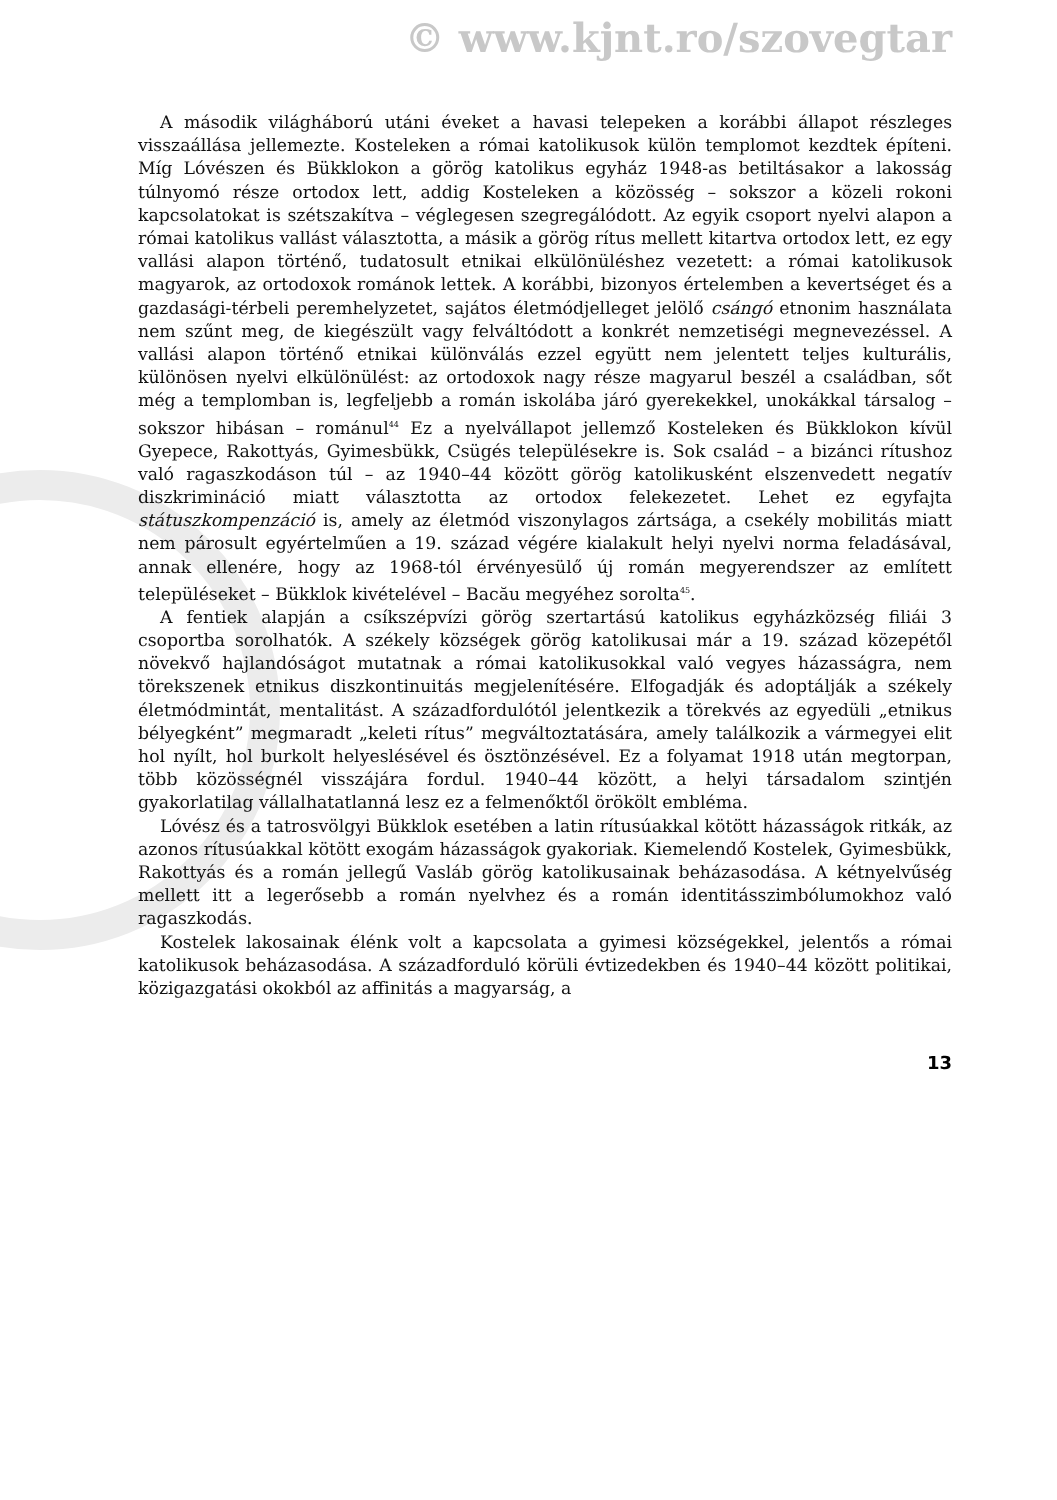© www.kjnt.ro/szovegtar
A második világháború utáni éveket a havasi telepeken a korábbi állapot részleges visszaállása jellemezte. Kosteleken a római katolikusok külön templomot kezdtek építeni. Míg Lóvészen és Bükklokon a görög katolikus egyház 1948-as betiltásakor a lakosság túlnyomó része ortodox lett, addig Kosteleken a közösség – sokszor a közeli rokoni kapcsolatokat is szétszakítva – véglegesen szegregálódott. Az egyik csoport nyelvi alapon a római katolikus vallást választotta, a másik a görög rítus mellett kitartva ortodox lett, ez egy vallási alapon történő, tudatosult etnikai elkülönüléshez vezetett: a római katolikusok magyarok, az ortodoxok románok lettek. A korábbi, bizonyos értelemben a kevertséget és a gazdasági-térbeli peremhelyzetet, sajátos életmódjelleget jelölő csángó etnonim használata nem szűnt meg, de kiegészült vagy felváltódott a konkrét nemzetiségi megnevezéssel. A vallási alapon történő etnikai különválás ezzel együtt nem jelentett teljes kulturális, különösen nyelvi elkülönülést: az ortodoxok nagy része magyarul beszél a családban, sőt még a templomban is, legfeljebb a román iskolába járó gyerekekkel, unokákkal társalog – sokszor hibásan – románul<sup>44</sup> Ez a nyelvállapot jellemző Kosteleken és Bükklokon kívül Gyepece, Rakottyás, Gyimesbükk, Csügés településekre is. Sok család – a bizánci rítushoz való ragaszkodáson túl – az 1940–44 között görög katolikusként elszenvedett negatív diszkrimináció miatt választotta az ortodox felekezetet. Lehet ez egyfajta státuszkompenzáció is, amely az életmód viszonylagos zártsága, a csekély mobilitás miatt nem párosult egyértelműen a 19. század végére kialakult helyi nyelvi norma feladásával, annak ellenére, hogy az 1968-tól érvényesülő új román megyerendszer az említett településeket – Bükklok kivételével – Bacău megyéhez sorolta<sup>45</sup>.
A fentiek alapján a csíkszépvízi görög szertartású katolikus egyházközség filiái 3 csoportba sorolhatók. A székely községek görög katolikusai már a 19. század közepétől növekvő hajlandóságot mutatnak a római katolikusokkal való vegyes házasságra, nem törekszenek etnikus diszkontinuitás megjelenítésére. Elfogadják és adoptálják a székely életmódmintát, mentalitást. A századfordulótól jelentkezik a törekvés az egyedüli „etnikus bélyegként” megmaradt „keleti rítus” megváltoztatására, amely találkozik a vármegyei elit hol nyílt, hol burkolt helyeslésével és ösztönzésével. Ez a folyamat 1918 után megtorpan, több közösségnél visszájára fordul. 1940–44 között, a helyi társadalom szintjén gyakorlatilag vállalhatatlanná lesz ez a felmenőktől örökölt embléma.
Lóvész és a tatrosvölgyi Bükklok esetében a latin rítusúakkal kötött házasságok ritkák, az azonos rítusúakkal kötött exogám házasságok gyakoriak. Kiemelendő Kostelek, Gyimesbükk, Rakottyás és a román jellegű Vasláb görög katolikusainak beházasodása. A kétnyelvűség mellett itt a legerősebb a román nyelvhez és a román identitásszimbólumokhoz való ragaszkodás.
Kostelek lakosainak élénk volt a kapcsolata a gyimesi községekkel, jelentős a római katolikusok beházasodása. A századforduló körüli évtizedekben és 1940–44 között politikai, közigazgatási okokból az affinitás a magyarság, a
13